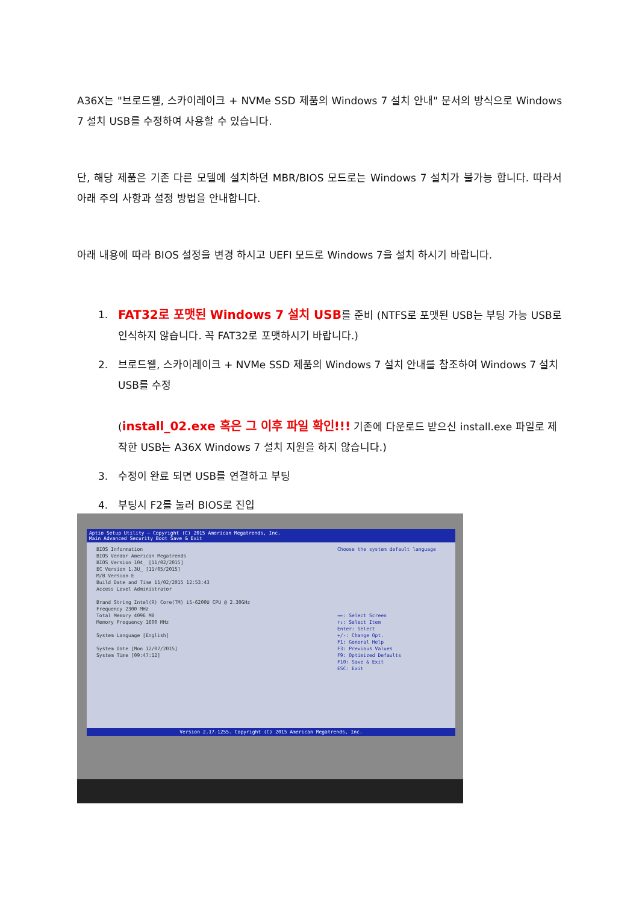A36X는 "브로드웰, 스카이레이크 + NVMe SSD 제품의 Windows 7 설치 안내" 문서의 방식으로 Windows 7 설치 USB를 수정하여 사용할 수 있습니다.
단, 해당 제품은 기존 다른 모델에 설치하던 MBR/BIOS 모드로는 Windows 7 설치가 불가능 합니다. 따라서 아래 주의 사항과 설정 방법을 안내합니다.
아래 내용에 따라 BIOS 설정을 변경 하시고 UEFI 모드로 Windows 7을 설치 하시기 바랍니다.
1. FAT32로 포맷된 Windows 7 설치 USB를 준비 (NTFS로 포맷된 USB는 부팅 가능 USB로 인식하지 않습니다. 꼭 FAT32로 포맷하시기 바랍니다.)
2. 브로드웰, 스카이레이크 + NVMe SSD 제품의 Windows 7 설치 안내를 참조하여 Windows 7 설치 USB를 수정
(install_02.exe 혹은 그 이후 파일 확인!!! 기존에 다운로드 받으신 install.exe 파일로 제작한 USB는 A36X Windows 7 설치 지원을 하지 않습니다.)
3. 수정이 완료 되면 USB를 연결하고 부팅
4. 부팅시 F2를 눌러 BIOS로 진입
Aptio Setup Utility – Copyright (C) 2015 American Megatrends, Inc.
Main Advanced Security Boot Save & Exit
BIOS Information
BIOS Vendor American Megatrends
BIOS Version 104_ [11/02/2015]
EC Version 1.3U_ [11/05/2015]
M/B Version E
Build Date and Time 11/02/2015 12:53:43
Access Level Administrator
Brand String Intel(R) Core(TM) i5-6200U CPU @ 2.30GHz
Frequency 2300 MHz
Total Memory 4096 MB
Memory Frequency 1600 MHz
System Language [English]
System Date [Mon 12/07/2015]
System Time [09:47:12]
Choose the system default language
→←: Select Screen
↑↓: Select Item
Enter: Select
+/-: Change Opt.
F1: General Help
F3: Previous Values
F9: Optimized Defaults
F10: Save & Exit
ESC: Exit
Version 2.17.1255. Copyright (C) 2015 American Megatrends, Inc.